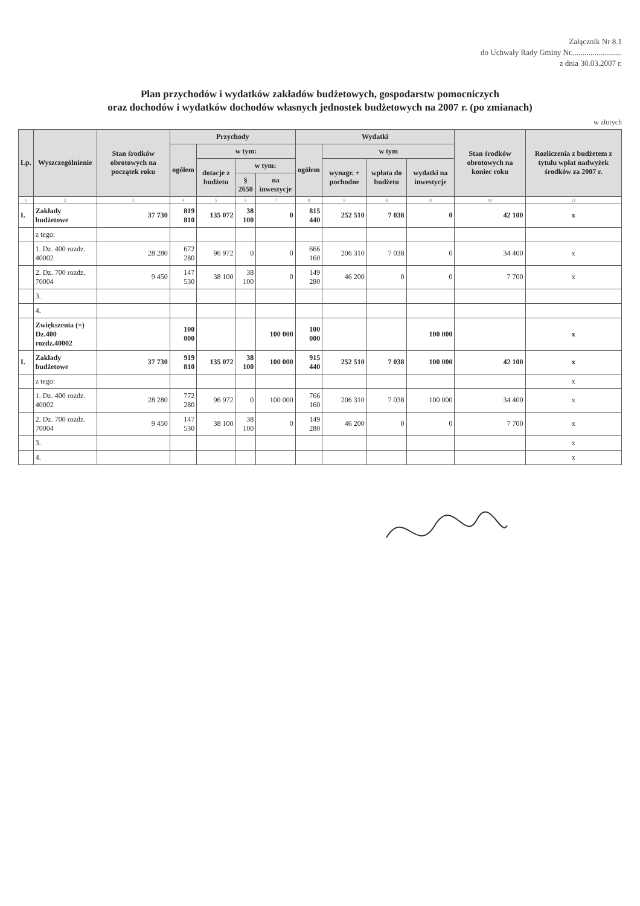Załącznik Nr 8.1
do Uchwały Rady Gminy Nr..........................
z dnia 30.03.2007 r.
Plan przychodów i wydatków zakładów budżetowych, gospodarstw pomocniczych
oraz dochodów i wydatków dochodów własnych jednostek budżetowych na 2007 r. (po zmianach)
w złotych
| Lp. | Wyszczególnienie | Stan środków obrotowych na początek roku | Przychody | | | | Wydatki | | | | Stan środków obrotowych na koniec roku | Rozliczenia z budżetem z tytułu wpłat nadwyżek środków za 2007 r. |
| --- | --- | --- | --- | --- | --- | --- | --- | --- | --- | --- | --- | --- |
| | | | ogółem | w tym: | | | ogółem | w tym | | | | |
| | | | | dotacje z budżetu | w tym: | | | wynagr. + pochodne | wpłata do budżetu | wydatki na inwestycje | | |
| | | | | | § 2650 | na inwestycje | | | | | | |
| 1 | 2 | 3 | 4 | 5 | 6 | 7 | 8 | 8 | 8 | 8 | 10 | 11 |
| I. | Zakłady budżetowe | 37 730 | 819 810 | 135 072 | 38 100 | 0 | 815 440 | 252 510 | 7 038 | 0 | 42 100 | x |
| | z tego: | | | | | | | | | | | |
| | 1. Dz. 400 rozdz. 40002 | 28 280 | 672 280 | 96 972 | 0 | 0 | 666 160 | 206 310 | 7 038 | 0 | 34 400 | x |
| | 2. Dz. 700 rozdz. 70004 | 9 450 | 147 530 | 38 100 | 38 100 | 0 | 149 280 | 46 200 | 0 | 0 | 7 700 | x |
| | 3. | | | | | | | | | | | |
| | 4. | | | | | | | | | | | |
| | Zwiększenia (+) Dz.400 rozdz.40002 | | 100 000 | | | 100 000 | 100 000 | | | 100 000 | | x |
| I. | Zakłady budżetowe | 37 730 | 919 810 | 135 072 | 38 100 | 100 000 | 915 440 | 252 510 | 7 038 | 100 000 | 42 100 | x |
| | z tego: | | | | | | | | | | | x |
| | 1. Dz. 400 rozdz. 40002 | 28 280 | 772 280 | 96 972 | 0 | 100 000 | 766 160 | 206 310 | 7 038 | 100 000 | 34 400 | x |
| | 2. Dz. 700 rozdz. 70004 | 9 450 | 147 530 | 38 100 | 38 100 | 0 | 149 280 | 46 200 | 0 | 0 | 7 700 | x |
| | 3. | | | | | | | | | | | x |
| | 4. | | | | | | | | | | | x |